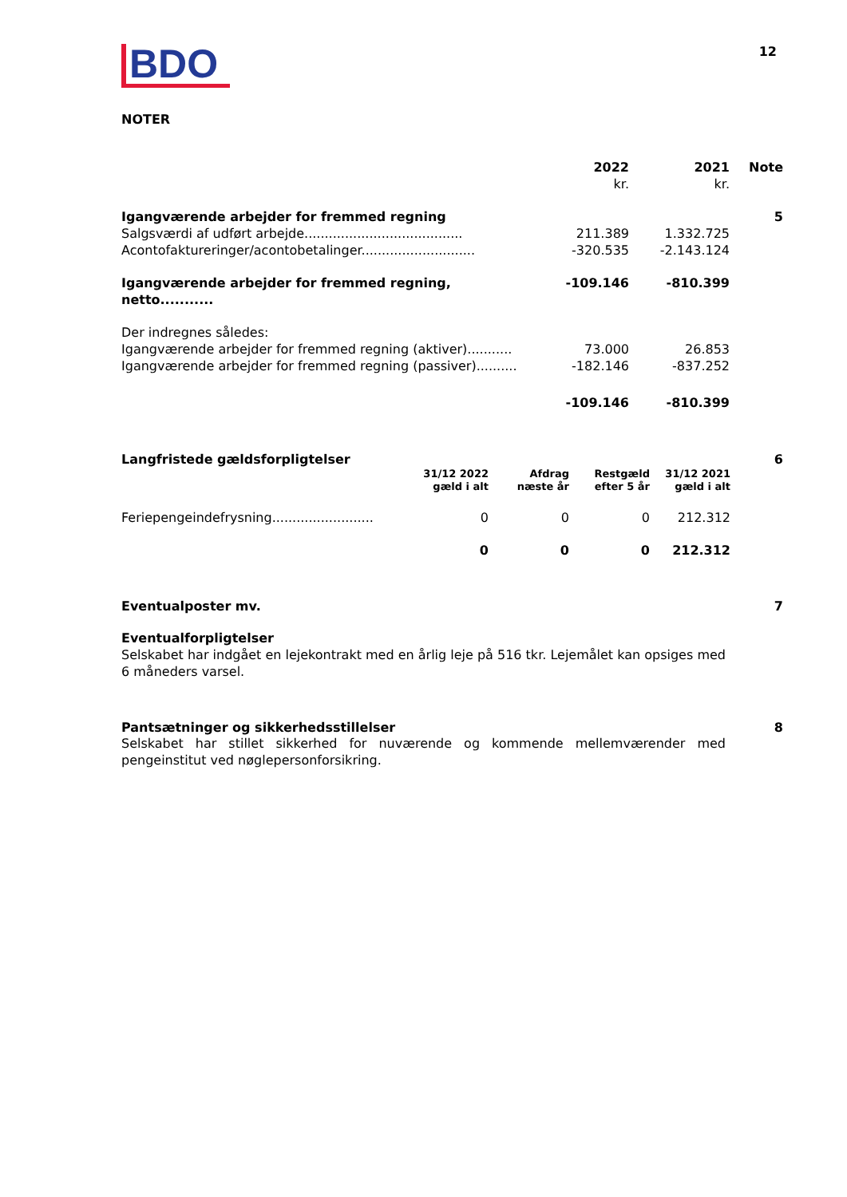BDO
12
NOTER
| | 2022 kr. | 2021 kr. | Note |
| Igangværende arbejder for fremmed regning | | | 5 |
| Salgsværdi af udført arbejde....................................... | 211.389 | 1.332.725 | |
| Acontofaktureringer/acontobetalinger............................ | -320.535 | -2.143.124 | |
| Igangværende arbejder for fremmed regning, netto........... | -109.146 | -810.399 | |
| Der indregnes således: | | | |
| Igangværende arbejder for fremmed regning (aktiver)........... | 73.000 | 26.853 | |
| Igangværende arbejder for fremmed regning (passiver).......... | -182.146 | -837.252 | |
| | -109.146 | -810.399 | |
| Langfristede gældsforpligtelser | | | | | 6 |
| | 31/12 2022 gæld i alt | Afdrag næste år | Restgæld efter 5 år | 31/12 2021 gæld i alt | |
| Feriepengeindefrysning......................... | 0 | 0 | 0 | 212.312 | |
| | 0 | 0 | 0 | 212.312 | |
Eventualposter mv. 7
Eventualforpligtelser
Selskabet har indgået en lejekontrakt med en årlig leje på 516 tkr. Lejemålet kan opsiges med 6 måneders varsel.
Pantsætninger og sikkerhedsstillelser 8
Selskabet har stillet sikkerhed for nuværende og kommende mellemværender med pengeinstitut ved nøglepersonforsikring.